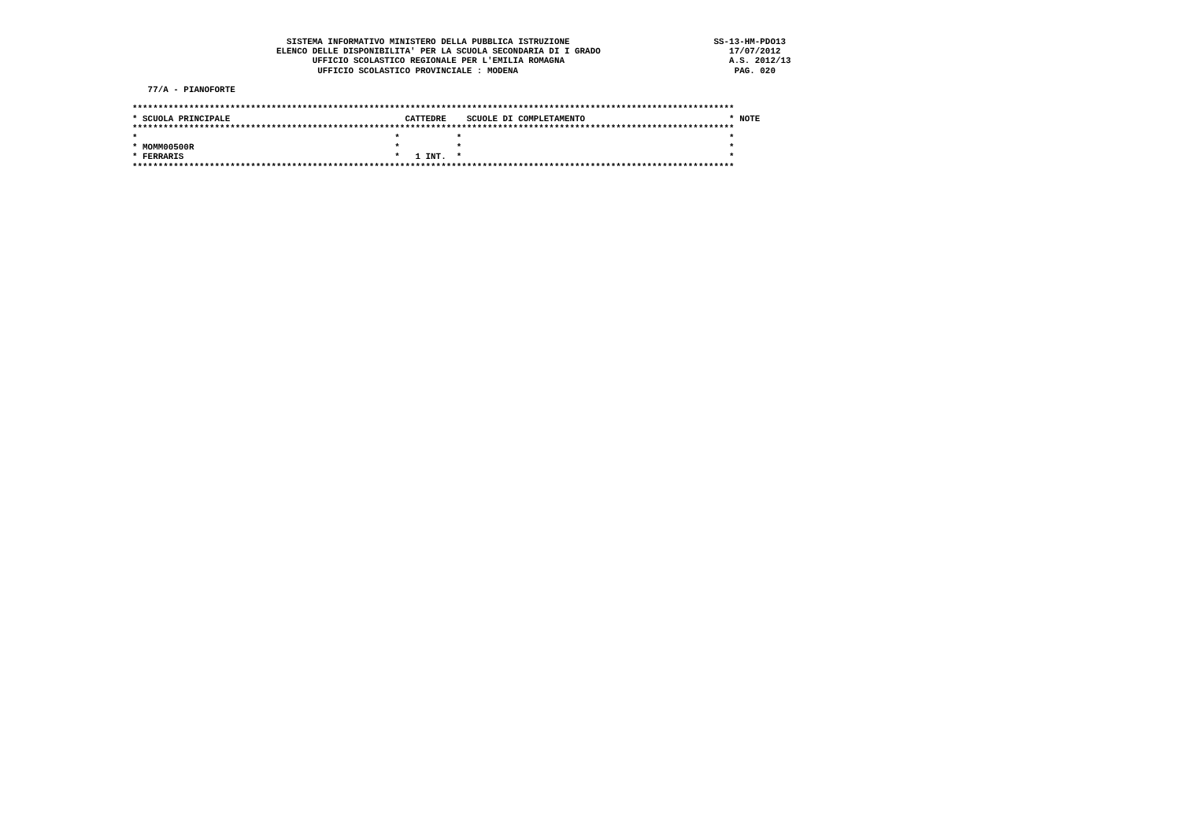SISTEMA INFORMATIVO MINISTERO DELLA PUBBLICA ISTRUZIONE                            SS-13-HM-PDO13
                            ELENCO DELLE DISPONIBILITA' PER LA SCUOLA SECONDARIA DI I GRADO                         17/07/2012
                                   UFFICIO SCOLASTICO REGIONALE PER L'EMILIA ROMAGNA                                A.S. 2012/13
                                    UFFICIO SCOLASTICO PROVINCIALE : MODENA                                          PAG. 020

   77/A - PIANOFORTE

*********************************************************************************************************************
* SCUOLA PRINCIPALE                                  CATTEDRE    SCUOLE DI COMPLETAMENTO                            * NOTE
*********************************************************************************************************************
*                                                  *           *                                                    *
* MOMM00500R                                       *           *                                                    *
* FERRARIS                                         *   1 INT.  *                                                    *
*********************************************************************************************************************